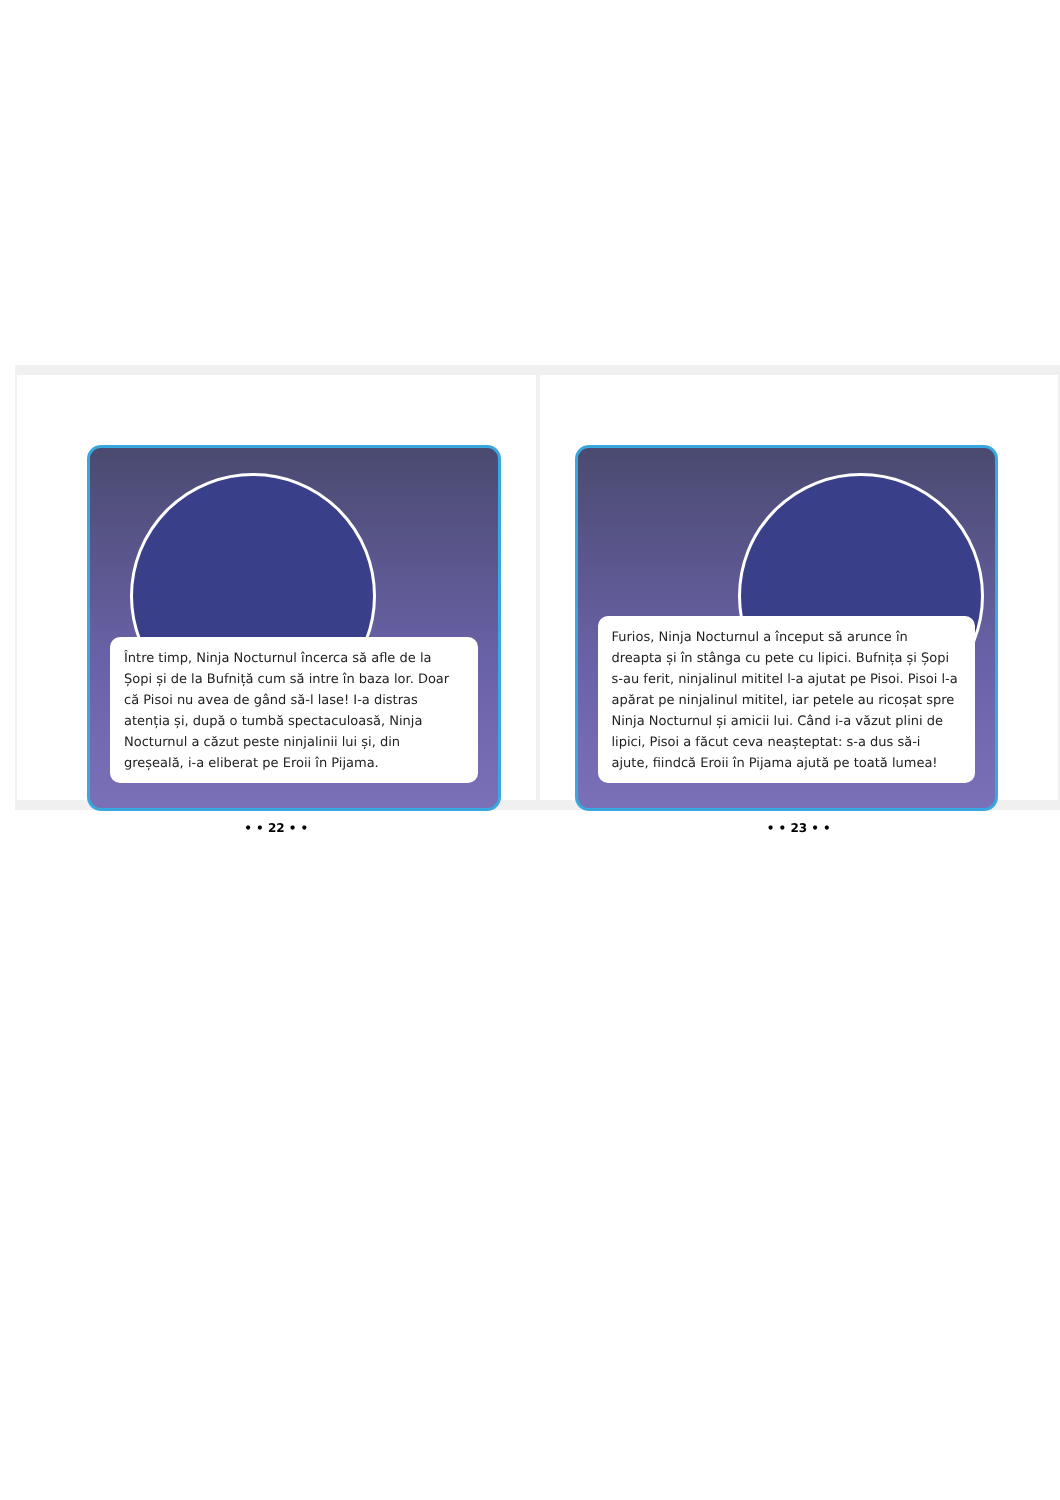Între timp, Ninja Nocturnul încerca să afle de la Șopi și de la Bufniță cum să intre în baza lor. Doar că Pisoi nu avea de gând să-l lase! I-a distras atenția și, după o tumbă spectaculoasă, Ninja Nocturnul a căzut peste ninjalinii lui și, din greșeală, i-a eliberat pe Eroii în Pijama.
• • 22 • •
Furios, Ninja Nocturnul a început să arunce în dreapta și în stânga cu pete cu lipici. Bufnița și Șopi s-au ferit, ninjalinul mititel l-a ajutat pe Pisoi. Pisoi l-a apărat pe ninjalinul mititel, iar petele au ricoșat spre Ninja Nocturnul și amicii lui. Când i-a văzut plini de lipici, Pisoi a făcut ceva neașteptat: s-a dus să-i ajute, fiindcă Eroii în Pijama ajută pe toată lumea!
• • 23 • •